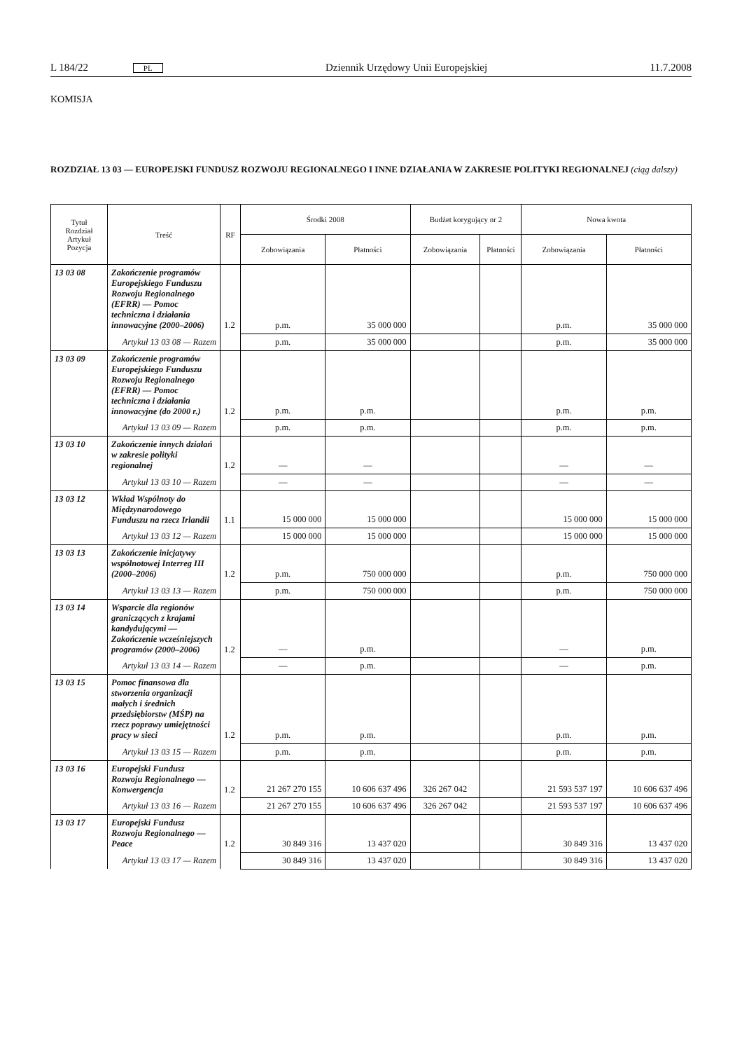L 184/22 PL Dziennik Urzędowy Unii Europejskiej 11.7.2008
KOMISJA
ROZDZIAŁ 13 03 — EUROPEJSKI FUNDUSZ ROZWOJU REGIONALNEGO I INNE DZIAŁANIA W ZAKRESIE POLITYKI REGIONALNEJ (ciąg dalszy)
| Tytuł Rozdział Artykuł Pozycja | Treść | RF | Środki 2008 | | Budżet korygujący nr 2 | | Nowa kwota | |
| --- | --- | --- | --- | --- | --- | --- | --- | --- |
| | | | Zobowiązania | Płatności | Zobowiązania | Płatności | Zobowiązania | Płatności |
| 13 03 08 | Zakończenie programów Europejskiego Funduszu Rozwoju Regionalnego (EFRR) — Pomoc techniczna i działania innowacyjne (2000–2006) | 1.2 | p.m. | 35 000 000 | | | p.m. | 35 000 000 |
| | Artykuł 13 03 08 — Razem | | p.m. | 35 000 000 | | | p.m. | 35 000 000 |
| 13 03 09 | Zakończenie programów Europejskiego Funduszu Rozwoju Regionalnego (EFRR) — Pomoc techniczna i działania innowacyjne (do 2000 r.) | 1.2 | p.m. | p.m. | | | p.m. | p.m. |
| | Artykuł 13 03 09 — Razem | | p.m. | p.m. | | | p.m. | p.m. |
| 13 03 10 | Zakończenie innych działań w zakresie polityki regionalnej | 1.2 | — | — | | | — | — |
| | Artykuł 13 03 10 — Razem | | — | — | | | — | — |
| 13 03 12 | Wkład Wspólnoty do Międzynarodowego Funduszu na rzecz Irlandii | 1.1 | 15 000 000 | 15 000 000 | | | 15 000 000 | 15 000 000 |
| | Artykuł 13 03 12 — Razem | | 15 000 000 | 15 000 000 | | | 15 000 000 | 15 000 000 |
| 13 03 13 | Zakończenie inicjatywy wspólnotowej Interreg III (2000–2006) | 1.2 | p.m. | 750 000 000 | | | p.m. | 750 000 000 |
| | Artykuł 13 03 13 — Razem | | p.m. | 750 000 000 | | | p.m. | 750 000 000 |
| 13 03 14 | Wsparcie dla regionów graniczących z krajami kandydującymi — Zakończenie wcześniejszych programów (2000–2006) | 1.2 | — | p.m. | | | — | p.m. |
| | Artykuł 13 03 14 — Razem | | — | p.m. | | | — | p.m. |
| 13 03 15 | Pomoc finansowa dla stworzenia organizacji małych i średnich przedsiębiorstw (MŚP) na rzecz poprawy umiejętności pracy w sieci | 1.2 | p.m. | p.m. | | | p.m. | p.m. |
| | Artykuł 13 03 15 — Razem | | p.m. | p.m. | | | p.m. | p.m. |
| 13 03 16 | Europejski Fundusz Rozwoju Regionalnego — Konwergencja | 1.2 | 21 267 270 155 | 10 606 637 496 | 326 267 042 | | 21 593 537 197 | 10 606 637 496 |
| | Artykuł 13 03 16 — Razem | | 21 267 270 155 | 10 606 637 496 | 326 267 042 | | 21 593 537 197 | 10 606 637 496 |
| 13 03 17 | Europejski Fundusz Rozwoju Regionalnego — Peace | 1.2 | 30 849 316 | 13 437 020 | | | 30 849 316 | 13 437 020 |
| | Artykuł 13 03 17 — Razem | | 30 849 316 | 13 437 020 | | | 30 849 316 | 13 437 020 |